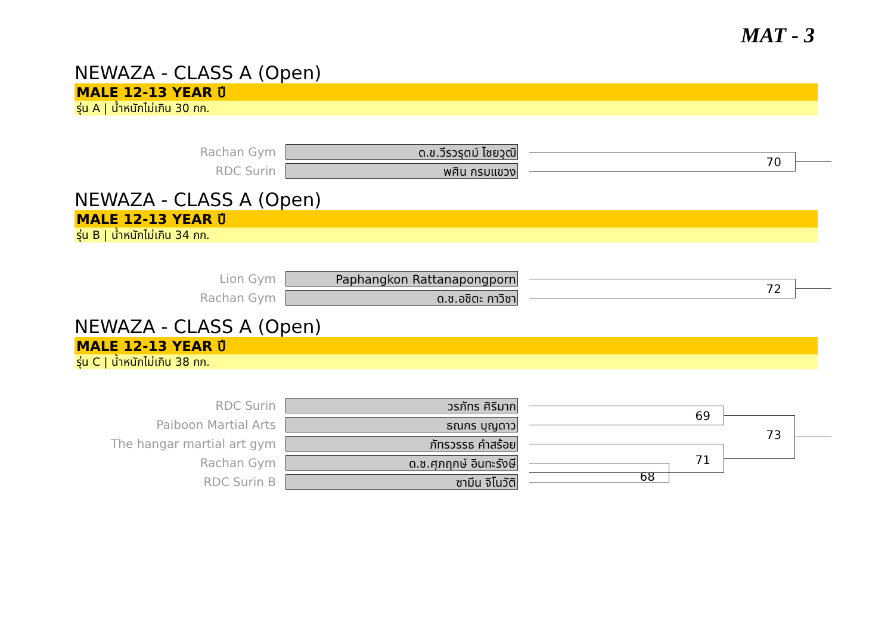MAT - 3
NEWAZA - CLASS A (Open)
MALE 12-13 YEAR ปี
รุ่น A | น้ำหนักไม่เกิน 30 กก.
Rachan Gym ด.ช.วีรวรุตม์ ไชยวุฒิ 70
RDC Surin พศิน กรมแขวง
NEWAZA - CLASS A (Open)
MALE 12-13 YEAR ปี
รุ่น B | น้ำหนักไม่เกิน 34 กก.
Lion Gym Paphangkon Rattanapongporn 72
Rachan Gym ด.ช.อชิตะ กาวิชา
NEWAZA - CLASS A (Open)
MALE 12-13 YEAR ปี
รุ่น C | น้ำหนักไม่เกิน 38 กก.
RDC Surin วรภัทร ศิริมาก 69
Paiboon Martial Arts ธณกร บุญดาว 73
The hangar martial art gym ภัทรวรรธ คำสร้อย
Rachan Gym ด.ช.ศุภฤกษ์ อินทะรังษี 71
RDC Surin B ซามีน จิโนวัติ 68